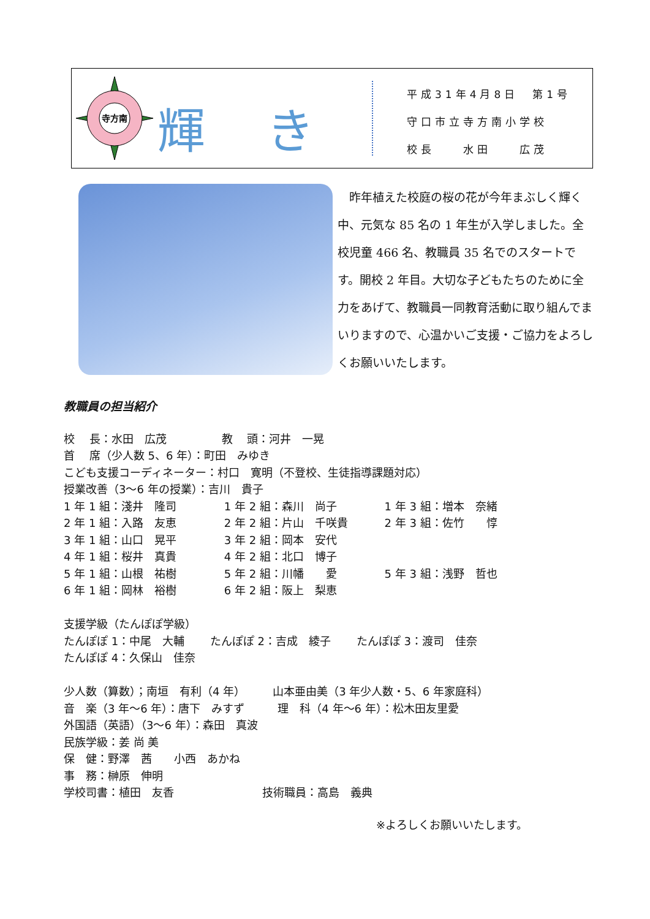寺方南
輝 き
平成31年4月8日　第1号
守口市立寺方南小学校
校長　　水田　　広茂
　昨年植えた校庭の桜の花が今年まぶしく輝く中、元気な 85 名の 1 年生が入学しました。全校児童 466 名、教職員 35 名でのスタートです。開校 2 年目。大切な子どもたちのために全力をあげて、教職員一同教育活動に取り組んでまいりますので、心温かいご支援・ご協力をよろしくお願いいたします。
教職員の担当紹介
校　 長：水田　広茂　　　　　教　 頭：河井　一晃
首　 席（少人数 5、6 年）：町田　みゆき
こども支援コーディネーター：村口　寛明（不登校、生徒指導課題対応）
授業改善（3～6 年の授業）：吉川　貴子
1 年 1 組：淺井　隆司　　　　 1 年 2 組：森川　尚子　　　　 1 年 3 組：増本　奈緒
2 年 1 組：入路　友恵　　　　 2 年 2 組：片山　千咲貴　　　 2 年 3 組：佐竹　　惇
3 年 1 組：山口　晃平　　　　 3 年 2 組：岡本　安代
4 年 1 組：桜井　真貴　　　　 4 年 2 組：北口　博子
5 年 1 組：山根　祐樹　　　　 5 年 2 組：川幡　　愛　　　　 5 年 3 組：浅野　哲也
6 年 1 組：岡林　裕樹　　　　 6 年 2 組：阪上　梨恵
支援学級（たんぽぽ学級）
たんぽぽ 1：中尾　大輔　　 たんぽぽ 2：吉成　綾子　　 たんぽぽ 3：渡司　佳奈
たんぽぽ 4：久保山　佳奈
少人数（算数）；南垣　有利（4 年）　　　山本亜由美（3 年少人数・5、6 年家庭科）
音　楽（3 年～6 年）：唐下　みすず　　　理　科（4 年～6 年）：松木田友里愛
外国語（英語）（3～6 年）：森田　真波
民族学級：姜 尚 美
保　健：野澤　茜　　小西　あかね
事　務：榊原　伸明
学校司書：植田　友香　　　　　　　　技術職員：高島　義典
※よろしくお願いいたします。